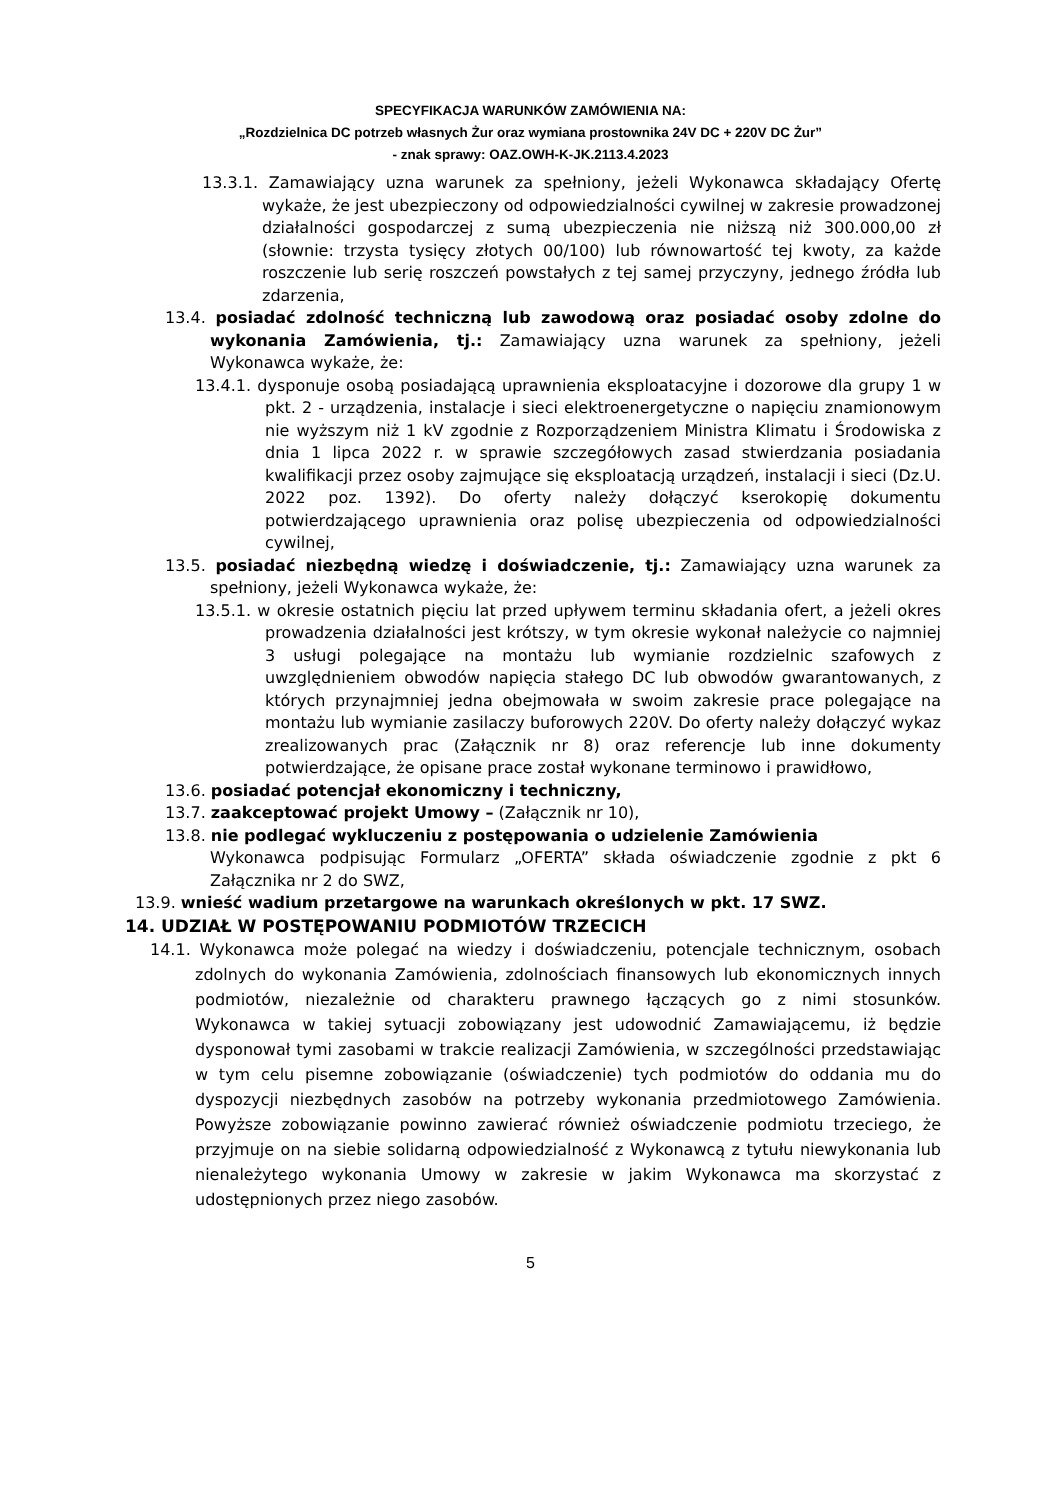SPECYFIKACJA WARUNKÓW ZAMÓWIENIA NA:
„Rozdzielnica DC potrzeb własnych Żur oraz wymiana prostownika 24V DC + 220V DC Żur”
- znak sprawy: OAZ.OWH-K-JK.2113.4.2023
13.3.1. Zamawiający uzna warunek za spełniony, jeżeli Wykonawca składający Ofertę wykaże, że jest ubezpieczony od odpowiedzialności cywilnej w zakresie prowadzonej działalności gospodarczej z sumą ubezpieczenia nie niższą niż 300.000,00 zł (słownie: trzysta tysięcy złotych 00/100) lub równowartość tej kwoty, za każde roszczenie lub serię roszczeń powstałych z tej samej przyczyny, jednego źródła lub zdarzenia,
13.4. posiadać zdolność techniczną lub zawodową oraz posiadać osoby zdolne do wykonania Zamówienia, tj.: Zamawiający uzna warunek za spełniony, jeżeli Wykonawca wykaże, że:
13.4.1. dysponuje osobą posiadającą uprawnienia eksploatacyjne i dozorowe dla grupy 1 w pkt. 2 - urządzenia, instalacje i sieci elektroenergetyczne o napięciu znamionowym nie wyższym niż 1 kV zgodnie z Rozporządzeniem Ministra Klimatu i Środowiska z dnia 1 lipca 2022 r. w sprawie szczegółowych zasad stwierdzania posiadania kwalifikacji przez osoby zajmujące się eksploatacją urządzeń, instalacji i sieci (Dz.U. 2022 poz. 1392). Do oferty należy dołączyć kserokopię dokumentu potwierdzającego uprawnienia oraz polisę ubezpieczenia od odpowiedzialności cywilnej,
13.5. posiadać niezbędną wiedzę i doświadczenie, tj.: Zamawiający uzna warunek za spełniony, jeżeli Wykonawca wykaże, że:
13.5.1. w okresie ostatnich pięciu lat przed upływem terminu składania ofert, a jeżeli okres prowadzenia działalności jest krótszy, w tym okresie wykonał należycie co najmniej 3 usługi polegające na montażu lub wymianie rozdzielnic szafowych z uwzględnieniem obwodów napięcia stałego DC lub obwodów gwarantowanych, z których przynajmniej jedna obejmowała w swoim zakresie prace polegające na montażu lub wymianie zasilaczy buforowych 220V. Do oferty należy dołączyć wykaz zrealizowanych prac (Załącznik nr 8) oraz referencje lub inne dokumenty potwierdzające, że opisane prace został wykonane terminowo i prawidłowo,
13.6. posiadać potencjał ekonomiczny i techniczny,
13.7. zaakceptować projekt Umowy – (Załącznik nr 10),
13.8. nie podlegać wykluczeniu z postępowania o udzielenie Zamówienia
Wykonawca podpisując Formularz „OFERTA” składa oświadczenie zgodnie z pkt 6 Załącznika nr 2 do SWZ,
13.9. wnieść wadium przetargowe na warunkach określonych w pkt. 17 SWZ.
14. UDZIAŁ W POSTĘPOWANIU PODMIOTÓW TRZECICH
14.1. Wykonawca może polegać na wiedzy i doświadczeniu, potencjale technicznym, osobach zdolnych do wykonania Zamówienia, zdolnościach finansowych lub ekonomicznych innych podmiotów, niezależnie od charakteru prawnego łączących go z nimi stosunków. Wykonawca w takiej sytuacji zobowiązany jest udowodnić Zamawiającemu, iż będzie dysponował tymi zasobami w trakcie realizacji Zamówienia, w szczególności przedstawiając w tym celu pisemne zobowiązanie (oświadczenie) tych podmiotów do oddania mu do dyspozycji niezbędnych zasobów na potrzeby wykonania przedmiotowego Zamówienia. Powyższe zobowiązanie powinno zawierać również oświadczenie podmiotu trzeciego, że przyjmuje on na siebie solidarną odpowiedzialność z Wykonawcą z tytułu niewykonania lub nienależytego wykonania Umowy w zakresie w jakim Wykonawca ma skorzystać z udostępnionych przez niego zasobów.
5